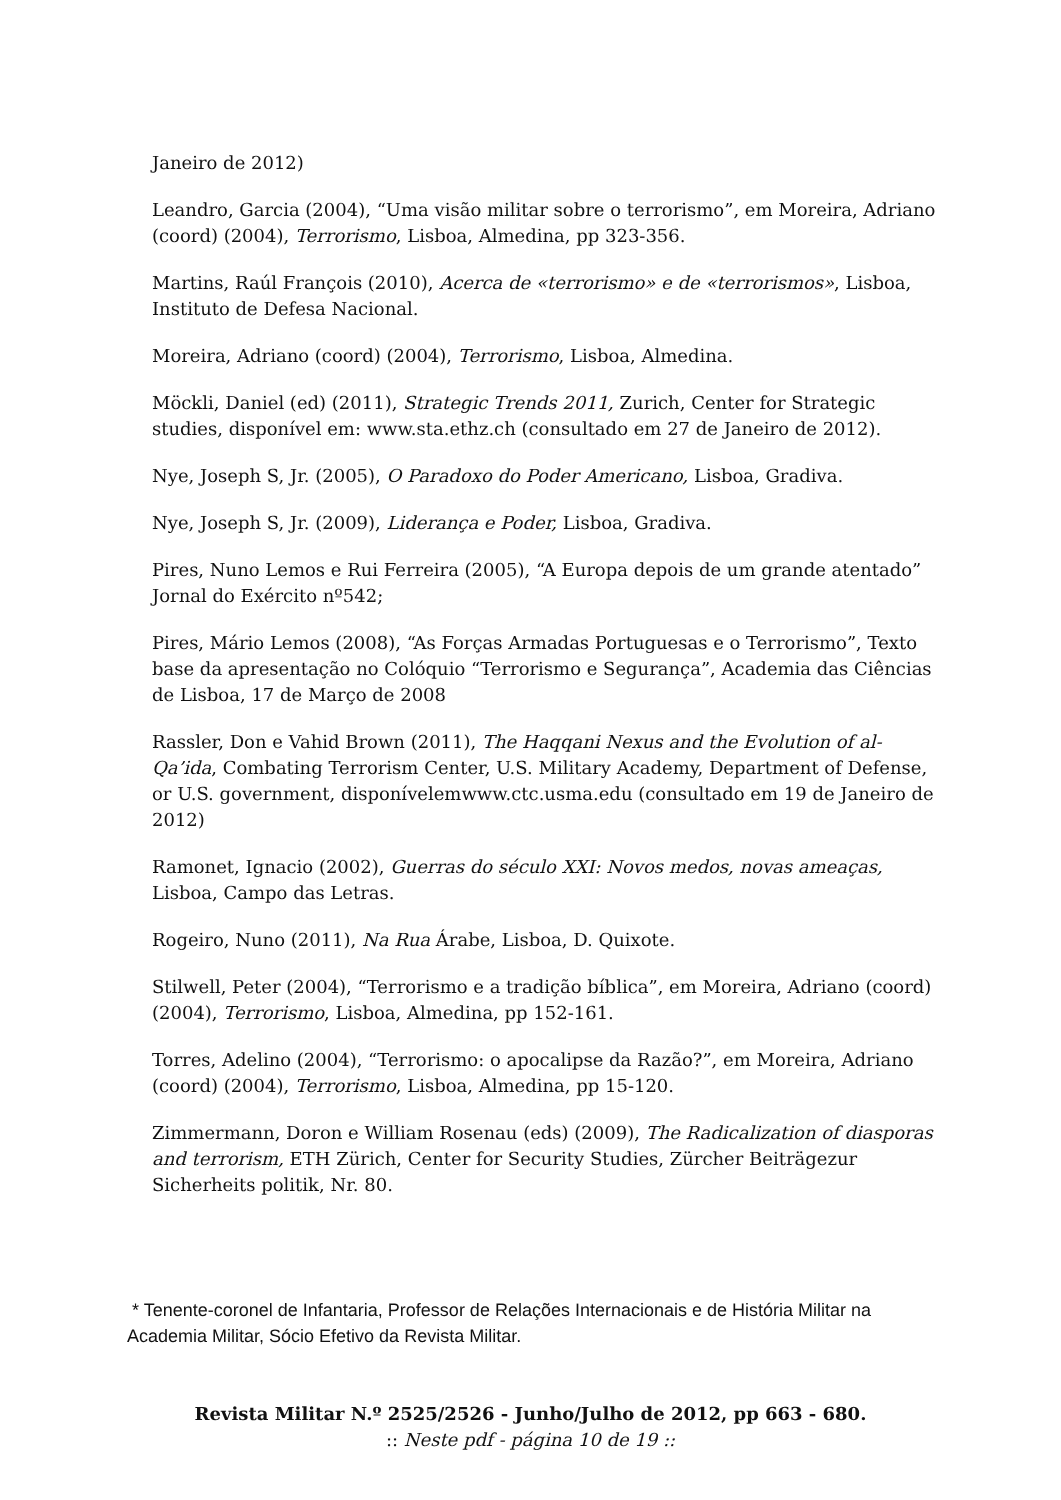Janeiro de 2012)
Leandro, Garcia (2004), “Uma visão militar sobre o terrorismo”, em Moreira, Adriano (coord) (2004), Terrorismo, Lisboa, Almedina, pp 323-356.
Martins, Raúl François (2010), Acerca de «terrorismo» e de «terrorismos», Lisboa, Instituto de Defesa Nacional.
Moreira, Adriano (coord) (2004), Terrorismo, Lisboa, Almedina.
Möckli, Daniel (ed) (2011), Strategic Trends 2011, Zurich, Center for Strategic studies, disponível em: www.sta.ethz.ch (consultado em 27 de Janeiro de 2012).
Nye, Joseph S, Jr. (2005), O Paradoxo do Poder Americano, Lisboa, Gradiva.
Nye, Joseph S, Jr. (2009), Liderança e Poder, Lisboa, Gradiva.
Pires, Nuno Lemos e Rui Ferreira (2005), “A Europa depois de um grande atentado” Jornal do Exército nº542;
Pires, Mário Lemos (2008), “As Forças Armadas Portuguesas e o Terrorismo”, Texto base da apresentação no Colóquio “Terrorismo e Segurança”, Academia das Ciências de Lisboa, 17 de Março de 2008
Rassler, Don e Vahid Brown (2011), The Haqqani Nexus and the Evolution of al-Qa’ida, Combating Terrorism Center, U.S. Military Academy, Department of Defense, or U.S. government, disponívelemwww.ctc.usma.edu (consultado em 19 de Janeiro de 2012)
Ramonet, Ignacio (2002), Guerras do século XXI: Novos medos, novas ameaças, Lisboa, Campo das Letras.
Rogeiro, Nuno (2011), Na Rua Árabe, Lisboa, D. Quixote.
Stilwell, Peter (2004), “Terrorismo e a tradição bíblica”, em Moreira, Adriano (coord) (2004), Terrorismo, Lisboa, Almedina, pp 152-161.
Torres, Adelino (2004), “Terrorismo: o apocalipse da Razão?”, em Moreira, Adriano (coord) (2004), Terrorismo, Lisboa, Almedina, pp 15-120.
Zimmermann, Doron e William Rosenau (eds) (2009), The Radicalization of diasporas and terrorism, ETH Zürich, Center for Security Studies, Zürcher Beiträgezur Sicherheits politik, Nr. 80.
* Tenente-coronel de Infantaria, Professor de Relações Internacionais e de História Militar na Academia Militar, Sócio Efetivo da Revista Militar.
Revista Militar N.º 2525/2526 - Junho/Julho de 2012, pp 663 - 680.
:: Neste pdf - página 10 de 19 ::